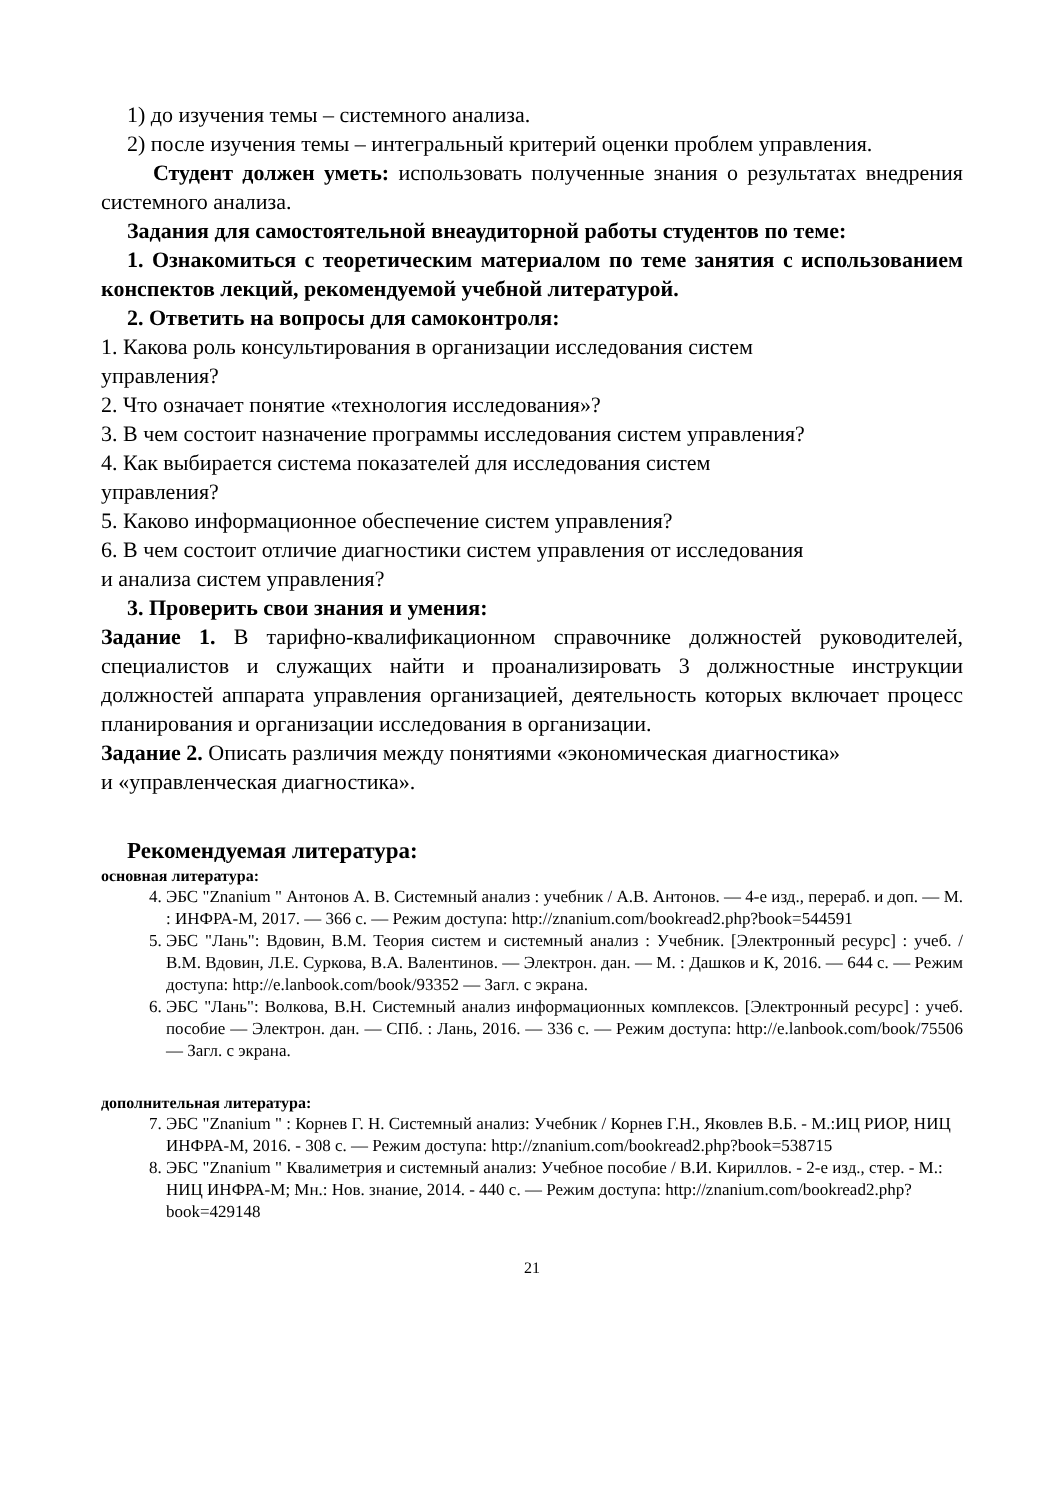1) до изучения темы – системного анализа.
2) после изучения темы – интегральный критерий оценки проблем управления.
Студент должен уметь: использовать полученные знания о результатах внедрения системного анализа.
Задания для самостоятельной внеаудиторной работы студентов по теме:
1. Ознакомиться с теоретическим материалом по теме занятия с использованием конспектов лекций, рекомендуемой учебной литературой.
2. Ответить на вопросы для самоконтроля:
1. Какова роль консультирования в организации исследования систем
управления?
2. Что означает понятие «технология исследования»?
3. В чем состоит назначение программы исследования систем управления?
4. Как выбирается система показателей для исследования систем
управления?
5. Каково информационное обеспечение систем управления?
6. В чем состоит отличие диагностики систем управления от исследования
и анализа систем управления?
3. Проверить свои знания и умения:
Задание 1. В тарифно-квалификационном справочнике должностей руководителей, специалистов и служащих найти и проанализировать 3 должностные инструкции должностей аппарата управления организацией, деятельность которых включает процесс планирования и организации исследования в организации.
Задание 2. Описать различия между понятиями «экономическая диагностика»
и «управленческая диагностика».
Рекомендуемая литература:
основная литература:
4. ЭБС "Znanium " Антонов А. В. Системный анализ : учебник / А.В. Антонов. — 4-е изд., перераб. и доп. — М. : ИНФРА-М, 2017. — 366 с. — Режим доступа: http://znanium.com/bookread2.php?book=544591
5. ЭБС "Лань": Вдовин, В.М. Теория систем и системный анализ : Учебник. [Электронный ресурс] : учеб. / В.М. Вдовин, Л.Е. Суркова, В.А. Валентинов. — Электрон. дан. — М. : Дашков и К, 2016. — 644 с. — Режим доступа: http://e.lanbook.com/book/93352 — Загл. с экрана.
6. ЭБС "Лань": Волкова, В.Н. Системный анализ информационных комплексов. [Электронный ресурс] : учеб. пособие — Электрон. дан. — СПб. : Лань, 2016. — 336 с. — Режим доступа: http://e.lanbook.com/book/75506 — Загл. с экрана.
дополнительная литература:
7. ЭБС "Znanium " : Корнев Г. Н. Системный анализ: Учебник / Корнев Г.Н., Яковлев В.Б. - М.:ИЦ РИОР, НИЦ ИНФРА-М, 2016. - 308 с. — Режим доступа: http://znanium.com/bookread2.php?book=538715
8. ЭБС "Znanium " Квалиметрия и системный анализ: Учебное пособие / В.И. Кириллов. - 2-е изд., стер. - М.: НИЦ ИНФРА-М; Мн.: Нов. знание, 2014. - 440 с. — Режим доступа: http://znanium.com/bookread2.php?book=429148
21